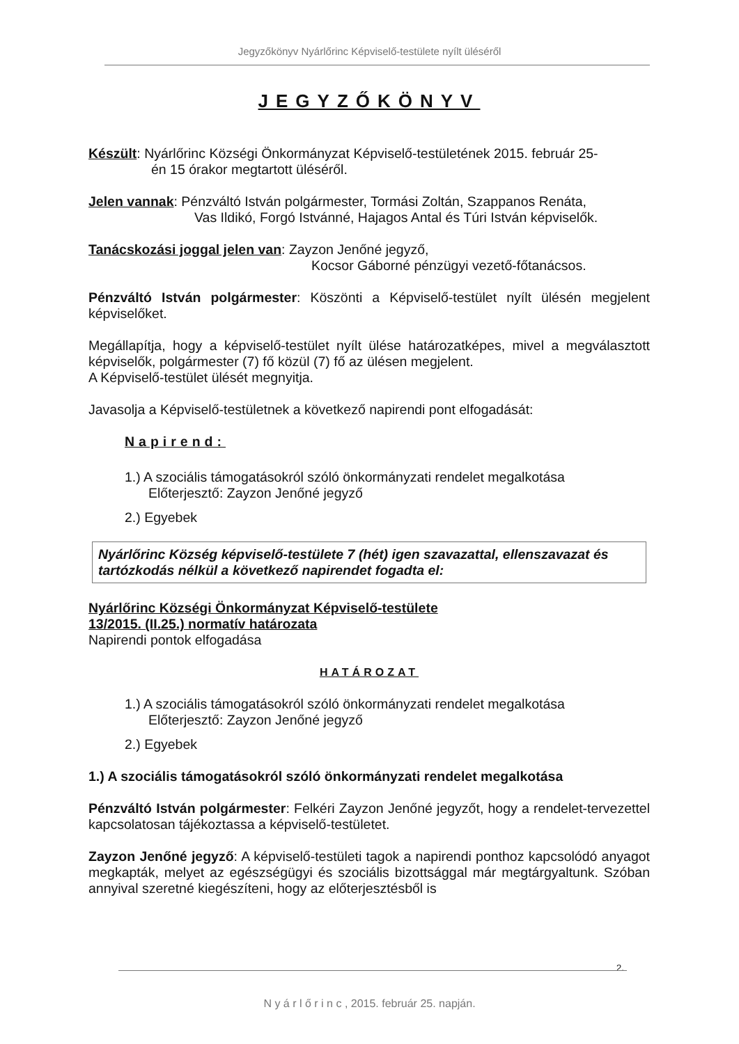Jegyzőkönyv Nyárlőrinc Képviselő-testülete nyílt üléséről
JEGYZŐKÖNYV
Készült: Nyárlőrinc Községi Önkormányzat Képviselő-testületének 2015. február 25-
én 15 órakor megtartott üléséről.
Jelen vannak: Pénzváltó István polgármester, Tormási Zoltán, Szappanos Renáta,
Vas Ildikó, Forgó Istvánné, Hajagos Antal és Túri István képviselők.
Tanácskozási joggal jelen van: Zayzon Jenőné jegyző,
Kocsor Gáborné pénzügyi vezető-főtanácsos.
Pénzváltó István polgármester: Köszönti a Képviselő-testület nyílt ülésén megjelent képviselőket.
Megállapítja, hogy a képviselő-testület nyílt ülése határozatképes, mivel a megválasztott képviselők, polgármester (7) fő közül (7) fő az ülésen megjelent.
A Képviselő-testület ülését megnyitja.
Javasolja a Képviselő-testületnek a következő napirendi pont elfogadását:
Napirend:
1.) A szociális támogatásokról szóló önkormányzati rendelet megalkotása
Előterjesztő: Zayzon Jenőné jegyző
2.) Egyebek
Nyárlőrinc Község képviselő-testülete 7 (hét) igen szavazattal, ellenszavazat és tartózkodás nélkül a következő napirendet fogadta el:
Nyárlőrinc Községi Önkormányzat Képviselő-testülete
13/2015. (II.25.) normatív határozata
Napirendi pontok elfogadása
HATÁROZAT
1.) A szociális támogatásokról szóló önkormányzati rendelet megalkotása
Előterjesztő: Zayzon Jenőné jegyző
2.) Egyebek
1.) A szociális támogatásokról szóló önkormányzati rendelet megalkotása
Pénzváltó István polgármester: Felkéri Zayzon Jenőné jegyzőt, hogy a rendelet-tervezettel kapcsolatosan tájékoztassa a képviselő-testületet.
Zayzon Jenőné jegyző: A képviselő-testületi tagok a napirendi ponthoz kapcsolódó anyagot megkapták, melyet az egészségügyi és szociális bizottsággal már megtárgyaltunk. Szóban annyival szeretné kiegészíteni, hogy az előterjesztésből is
2.
N y á r l ő r i n c , 2015. február 25. napján.